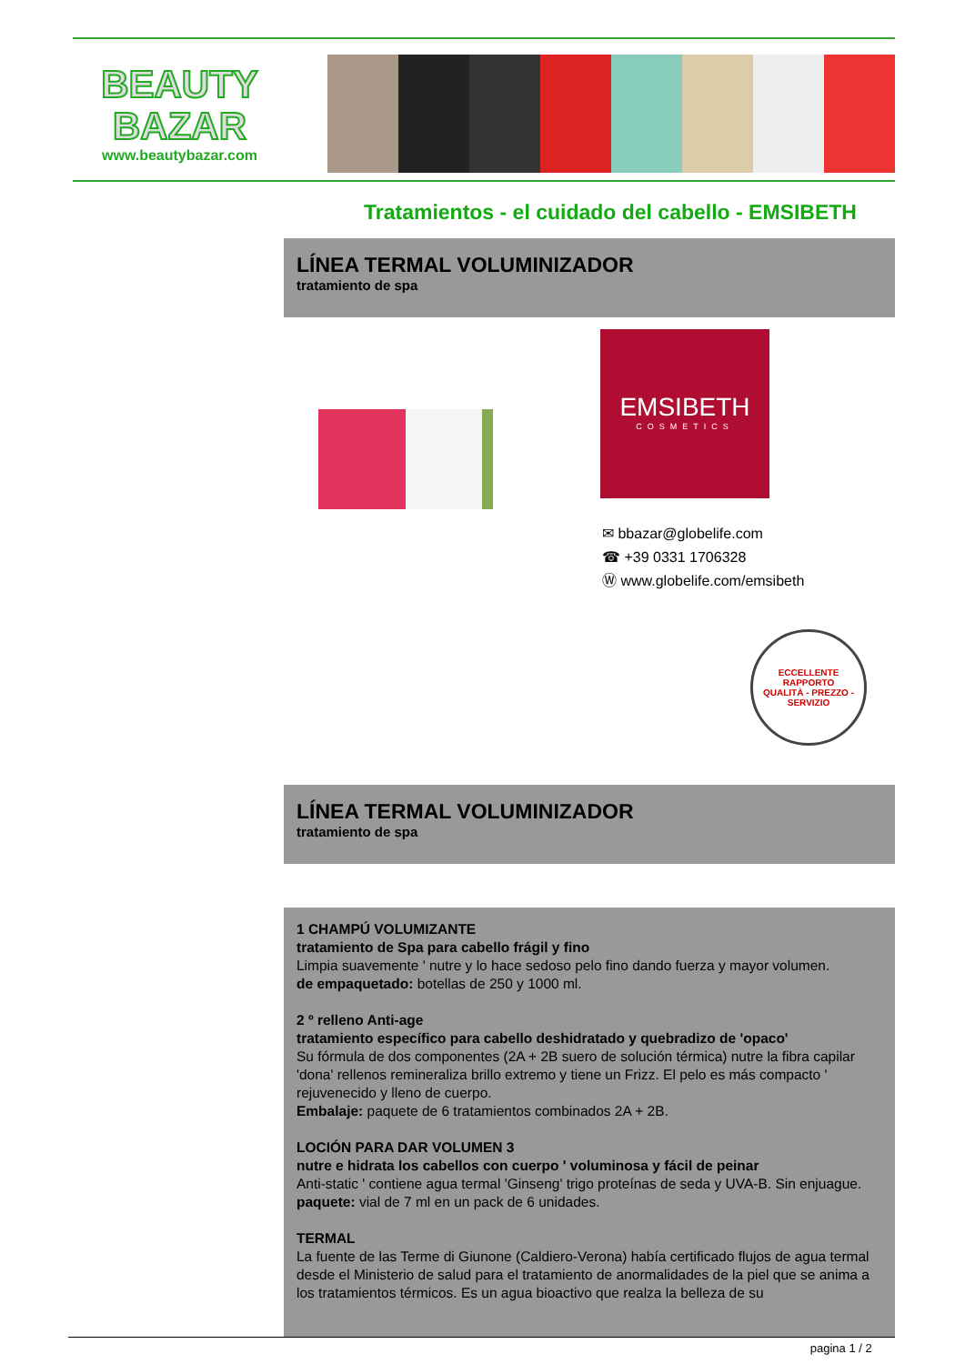BEAUTY
BAZAR
www.beautybazar.com
Tratamientos - el cuidado del cabello - EMSIBETH
LÍNEA TERMAL VOLUMINIZADOR
tratamiento de spa
EMSIBETH
COSMETICS
✉ bbazar@globelife.com
☎ +39 0331 1706328
Ⓦ www.globelife.com/emsibeth
ECCELLENTE RAPPORTO
QUALITÀ - PREZZO - SERVIZIO
LÍNEA TERMAL VOLUMINIZADOR
tratamiento de spa
1 CHAMPÚ VOLUMIZANTE
tratamiento de Spa para cabello frágil y fino
Limpia suavemente ' nutre y lo hace sedoso pelo fino dando fuerza y mayor volumen.
de empaquetado: botellas de 250 y 1000 ml.
2 º relleno Anti-age
tratamiento específico para cabello deshidratado y quebradizo de 'opaco'
Su fórmula de dos componentes (2A + 2B suero de solución térmica) nutre la fibra capilar 'dona' rellenos remineraliza brillo extremo y tiene un Frizz. El pelo es más compacto ' rejuvenecido y lleno de cuerpo.
Embalaje: paquete de 6 tratamientos combinados 2A + 2B.
LOCIÓN PARA DAR VOLUMEN 3
nutre e hidrata los cabellos con cuerpo ' voluminosa y fácil de peinar
Anti-static ' contiene agua termal 'Ginseng' trigo proteínas de seda y UVA-B. Sin enjuague.
paquete: vial de 7 ml en un pack de 6 unidades.
TERMAL
La fuente de las Terme di Giunone (Caldiero-Verona) había certificado flujos de agua termal desde el Ministerio de salud para el tratamiento de anormalidades de la piel que se anima a los tratamientos térmicos. Es un agua bioactivo que realza la belleza de su
pagina 1 / 2